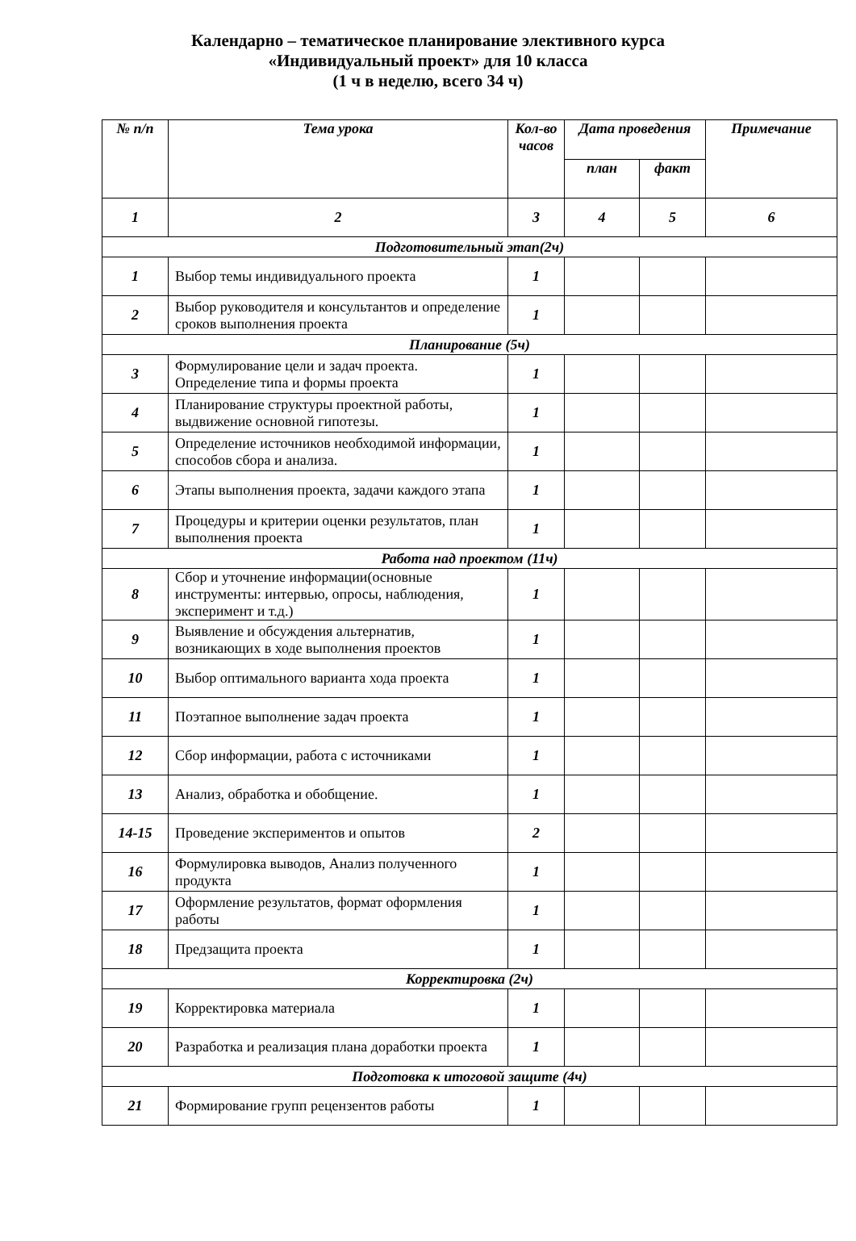Календарно – тематическое планирование элективного курса
«Индивидуальный проект» для 10 класса
(1 ч в неделю, всего 34 ч)
| № п/п | Тема урока | Кол-во часов | Дата проведения | | Примечание |
| --- | --- | --- | --- | --- | --- |
| | | | план | факт | |
| 1 | 2 | 3 | 4 | 5 | 6 |
| Подготовительный этап(2ч) | | | | | |
| 1 | Выбор темы индивидуального проекта | 1 | | | |
| 2 | Выбор руководителя и консультантов и определение сроков выполнения проекта | 1 | | | |
| Планирование (5ч) | | | | | |
| 3 | Формулирование цели и задач проекта. Определение типа и формы проекта | 1 | | | |
| 4 | Планирование структуры проектной работы, выдвижение основной гипотезы. | 1 | | | |
| 5 | Определение источников необходимой информации, способов сбора и анализа. | 1 | | | |
| 6 | Этапы выполнения проекта, задачи каждого этапа | 1 | | | |
| 7 | Процедуры и критерии оценки результатов, план выполнения проекта | 1 | | | |
| Работа над проектом (11ч) | | | | | |
| 8 | Сбор и уточнение информации(основные инструменты: интервью, опросы, наблюдения, эксперимент и т.д.) | 1 | | | |
| 9 | Выявление и обсуждения альтернатив, возникающих в ходе выполнения проектов | 1 | | | |
| 10 | Выбор оптимального варианта хода проекта | 1 | | | |
| 11 | Поэтапное выполнение задач проекта | 1 | | | |
| 12 | Сбор информации, работа с источниками | 1 | | | |
| 13 | Анализ, обработка и обобщение. | 1 | | | |
| 14-15 | Проведение экспериментов и опытов | 2 | | | |
| 16 | Формулировка выводов, Анализ полученного продукта | 1 | | | |
| 17 | Оформление результатов, формат оформления работы | 1 | | | |
| 18 | Предзащита проекта | 1 | | | |
| Корректировка (2ч) | | | | | |
| 19 | Корректировка материала | 1 | | | |
| 20 | Разработка и реализация плана доработки проекта | 1 | | | |
| Подготовка к итоговой защите (4ч) | | | | | |
| 21 | Формирование групп рецензентов работы | 1 | | | |